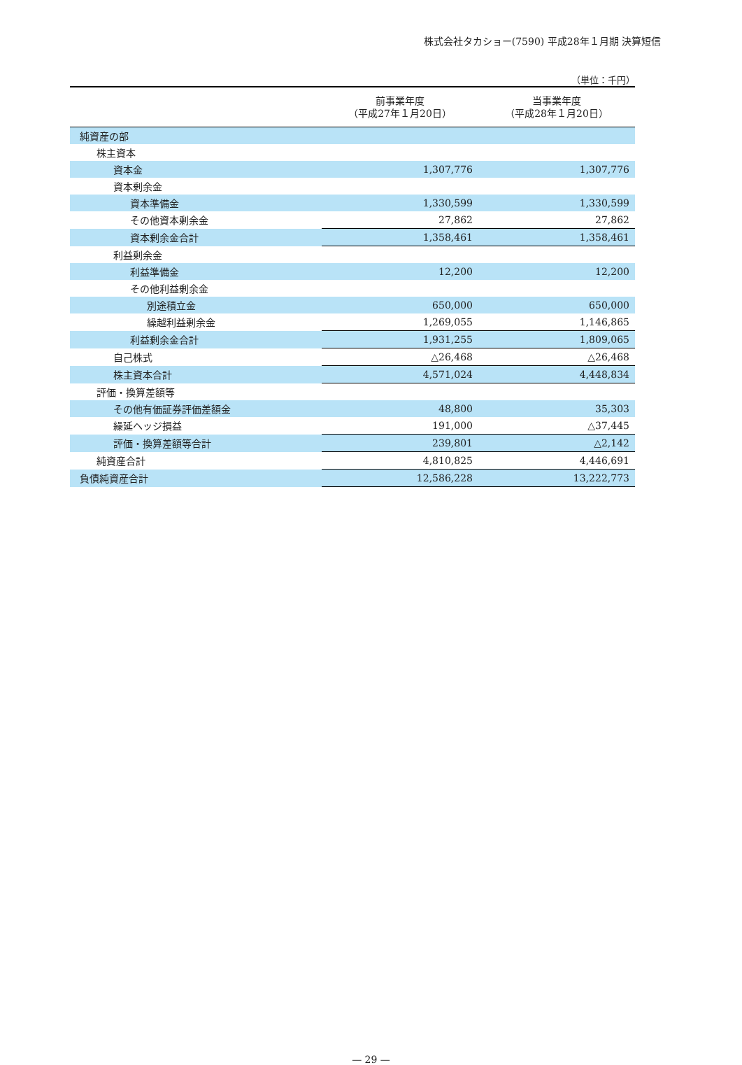株式会社タカショー(7590) 平成28年１月期 決算短信
（単位：千円）
| | 前事業年度 （平成27年１月20日） | 当事業年度 （平成28年１月20日） |
| --- | --- | --- |
| 純資産の部 | | |
| 株主資本 | | |
| 資本金 | 1,307,776 | 1,307,776 |
| 資本剰余金 | | |
| 資本準備金 | 1,330,599 | 1,330,599 |
| その他資本剰余金 | 27,862 | 27,862 |
| 資本剰余金合計 | 1,358,461 | 1,358,461 |
| 利益剰余金 | | |
| 利益準備金 | 12,200 | 12,200 |
| その他利益剰余金 | | |
| 別途積立金 | 650,000 | 650,000 |
| 繰越利益剰余金 | 1,269,055 | 1,146,865 |
| 利益剰余金合計 | 1,931,255 | 1,809,065 |
| 自己株式 | △26,468 | △26,468 |
| 株主資本合計 | 4,571,024 | 4,448,834 |
| 評価・換算差額等 | | |
| その他有価証券評価差額金 | 48,800 | 35,303 |
| 繰延ヘッジ損益 | 191,000 | △37,445 |
| 評価・換算差額等合計 | 239,801 | △2,142 |
| 純資産合計 | 4,810,825 | 4,446,691 |
| 負債純資産合計 | 12,586,228 | 13,222,773 |
— 29 —